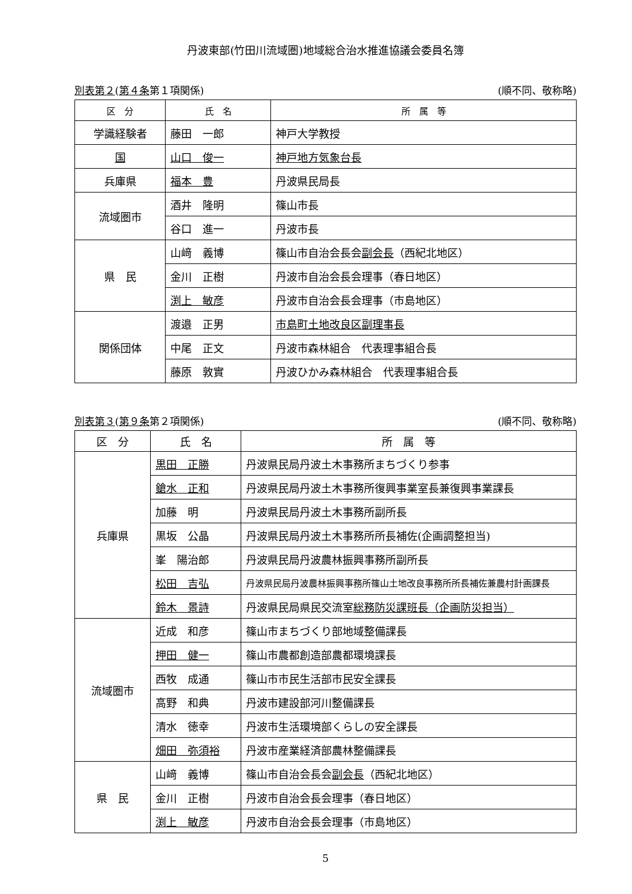丹波東部(竹田川流域圏)地域総合治水推進協議会委員名簿
別表第２(第４条第１項関係) (順不同、敬称略)
| 区 分 | 氏 名 | 所 属 等 |
| --- | --- | --- |
| 学識経験者 | 藤田 一郎 | 神戸大学教授 |
| 国 | 山口 俊一 | 神戸地方気象台長 |
| 兵庫県 | 福本 豊 | 丹波県民局長 |
| 流域圏市 | 酒井 隆明 | 篠山市長 |
| | 谷口 進一 | 丹波市長 |
| 県 民 | 山﨑 義博 | 篠山市自治会長会 副会長 （西紀北地区） |
| | 金川 正樹 | 丹波市自治会長会理事（春日地区） |
| | 渕上 敏彦 | 丹波市自治会長会理事（市島地区） |
| 関係団体 | 渡邉 正男 | 市島町土地改良区副理事長 |
| | 中尾 正文 | 丹波市森林組合 代表理事組合長 |
| | 藤原 敦實 | 丹波ひかみ森林組合 代表理事組合長 |
別表第３(第９条第２項関係) (順不同、敬称略)
| 区 分 | 氏 名 | 所 属 等 |
| --- | --- | --- |
| 兵庫県 | 黒田 正勝 | 丹波県民局丹波土木事務所まちづくり参事 |
| | 鎗水 正和 | 丹波県民局丹波土木事務所復興事業室長兼復興事業課長 |
| | 加藤 明 | 丹波県民局丹波土木事務所副所長 |
| | 黒坂 公晶 | 丹波県民局丹波土木事務所所長補佐(企画調整担当) |
| | 峯 陽治郎 | 丹波県民局丹波農林振興事務所副所長 |
| | 松田 吉弘 | 丹波県民局丹波農林振興事務所篠山土地改良事務所所長補佐兼農村計画課長 |
| | 鈴木 景詩 | 丹波県民局県民交流室 総務防災課班長（企画防災担当） |
| 流域圏市 | 近成 和彦 | 篠山市まちづくり部地域整備課長 |
| | 押田 健一 | 篠山市農都創造部農都環境課長 |
| | 西牧 成通 | 篠山市市民生活部市民安全課長 |
| | 高野 和典 | 丹波市建設部河川整備課長 |
| | 清水 徳幸 | 丹波市生活環境部くらしの安全課長 |
| | 畑田 弥須裕 | 丹波市産業経済部農林整備課長 |
| 県 民 | 山﨑 義博 | 篠山市自治会長会 副会長 （西紀北地区） |
| | 金川 正樹 | 丹波市自治会長会理事（春日地区） |
| | 渕上 敏彦 | 丹波市自治会長会理事（市島地区） |
5